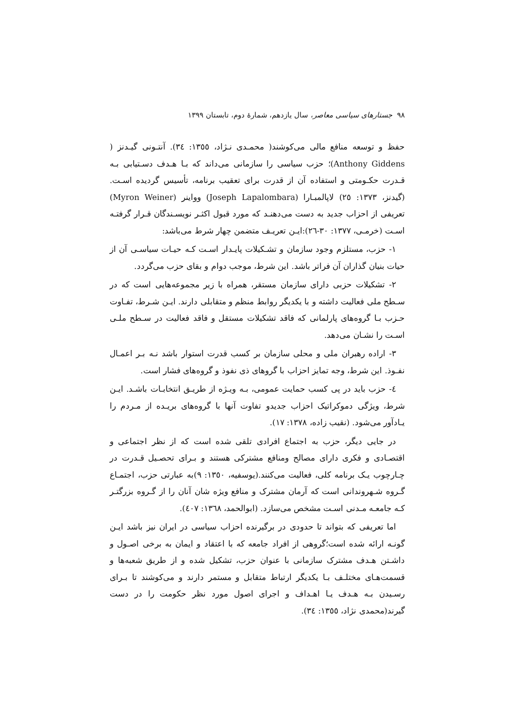٩٨ جستارهای سیاسی معاصر، سال یازدهم، شمارهٔ دوم، تابستان ١٣٩٩
حفظ و توسعه منافع مالی می‌کوشند( محمـدی نـژاد، ١٣٥٥: ٣٤). آنتـونی گیـدنز ( Anthony Giddens)؛ حزب سیاسی را سازمانی می‌داند که بـا هـدف دسـتیابی بـه قـدرت حکـومتی و استفاده آن از قدرت برای تعقیب برنامه، تأسیس گردیده اسـت.(گیدنز، ١٣٧٣: ٢٥) لاپالمبـارا (Joseph Lapalombara) وواینر (Myron Weiner) تعریفی از احزاب جدید به دست می‌دهنـد که مورد قبول اکثـر نویسـندگان قـرار گرفتـه اسـت (خرمـی، ١٣٧٧: ٣٠-٢٦):ایـن تعریـف متضمن چهار شرط می‌باشد:
١- حزب، مستلزم وجود سازمان و تشـکیلات پایـدار اسـت کـه حیـات سیاسـی آن از حیات بنیان گذاران آن فراتر باشد. این شرط، موجب دوام و بقای حزب می‌گردد.
٢- تشکیلات حزبی دارای سازمان مستقر، همراه با زیر مجموعه‌هایی است که در سـطح ملی فعالیت داشته و با یکدیگر روابط منظم و متقابلی دارند. ایـن شـرط، تفـاوت حـزب بـا گروه‌های پارلمانی که فاقد تشکیلات مستقل و فاقد فعالیت در سـطح ملـی اسـت را نشـان می‌دهد.
٣- اراده رهبران ملی و محلی سازمان بر کسب قدرت استوار باشد نـه بـر اعمـال نفـوذ. این شرط، وجه تمایز احزاب با گروهای ذی نفوذ و گروه‌های فشار است.
٤- حزب باید در پی کسب حمایت عمومی، بـه ویـژه از طریـق انتخابـات باشـد. ایـن شرط، ویژگی دموکراتیک احزاب جدیدو تفاوت آنها با گروه‌های بریـده از مـردم را یـادآور می‌شود. (نقیب زاده، ١٣٧٨: ١٧).
در جایی دیگر، حزب به اجتماع افرادی تلقی شده است که از نظر اجتماعی و اقتصـادی و فکری دارای مصالح ومنافع مشترکی هستند و بـرای تحصـیل قـدرت در چـارچوب یـک برنامه کلی، فعالیت می‌کنند.(یوسفیه، ١٣٥٠: ٩)به عبارتی حزب، اجتمـاع گـروه شـهروندانی است که آرمان مشترک و منافع ویژه شان آنان را از گـروه بزرگتـر کـه جامعـه مـدنی اسـت مشخص می‌سازد. (ابوالحمد، ١٣٦٨: ٤٠٧).
اما تعریفی که بتواند تا حدودی در برگیرنده احزاب سیاسی در ایران نیز باشد ایـن گونـه ارائه شده است؛گروهی از افراد جامعه که با اعتقاد و ایمان به برخی اصـول و داشـتن هـدف مشترک سازمانی با عنوان حزب، تشکیل شده و از طریق شعبه‌ها و قسمت‌هـای مختلـف بـا یکدیگر ارتباط متقابل و مستمر دارند و می‌کوشند تا بـرای رسـیدن بـه هـدف یـا اهـداف و اجرای اصول مورد نظر حکومت را در دست گیرند(محمدی نژاد، ١٣٥٥: ٣٤).